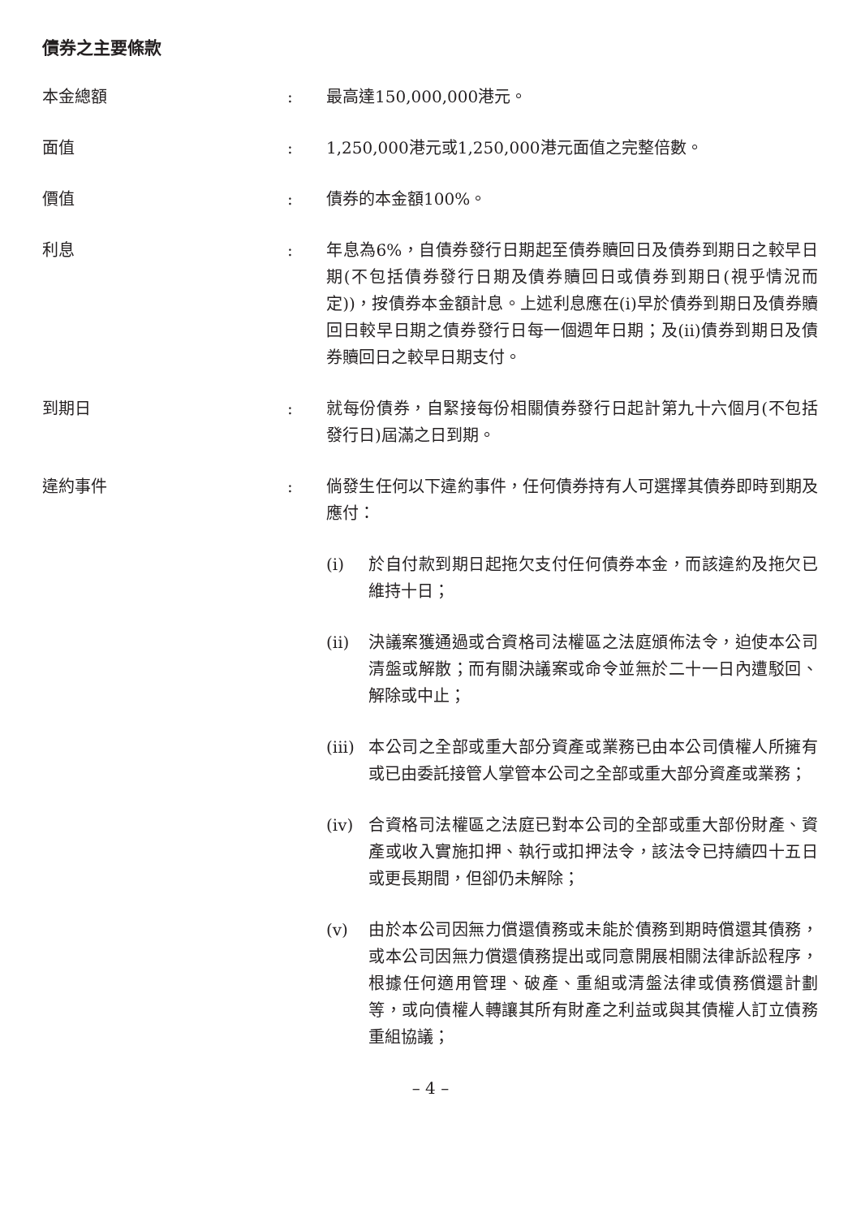債券之主要條款
本金總額 : 最高達150,000,000港元。
面值 : 1,250,000港元或1,250,000港元面值之完整倍數。
價值 : 債券的本金額100%。
利息 : 年息為6%，自債券發行日期起至債券贖回日及債券到期日之較早日期(不包括債券發行日期及債券贖回日或債券到期日(視乎情況而定))，按債券本金額計息。上述利息應在(i)早於債券到期日及債券贖回日較早日期之債券發行日每一個週年日期；及(ii)債券到期日及債券贖回日之較早日期支付。
到期日 : 就每份債券，自緊接每份相關債券發行日起計第九十六個月(不包括發行日)屆滿之日到期。
違約事件 : 倘發生任何以下違約事件，任何債券持有人可選擇其債券即時到期及應付：
(i) 於自付款到期日起拖欠支付任何債券本金，而該違約及拖欠已維持十日；
(ii) 決議案獲通過或合資格司法權區之法庭頒佈法令，迫使本公司清盤或解散；而有關決議案或命令並無於二十一日內遭駁回、解除或中止；
(iii)
本公司之全部或重大部分資產或業務已由本公司債權人所擁有或已由委託接管人掌管本公司之全部或重大部分資產或業務；
(iv) 合資格司法權區之法庭已對本公司的全部或重大部份財產、資產或收入實施扣押、執行或扣押法令，該法令已持續四十五日或更長期間，但卻仍未解除；
(v) 由於本公司因無力償還債務或未能於債務到期時償還其債務，或本公司因無力償還債務提出或同意開展相關法律訴訟程序，根據任何適用管理、破產、重組或清盤法律或債務償還計劃等，或向債權人轉讓其所有財產之利益或與其債權人訂立債務重組協議；
– 4 –